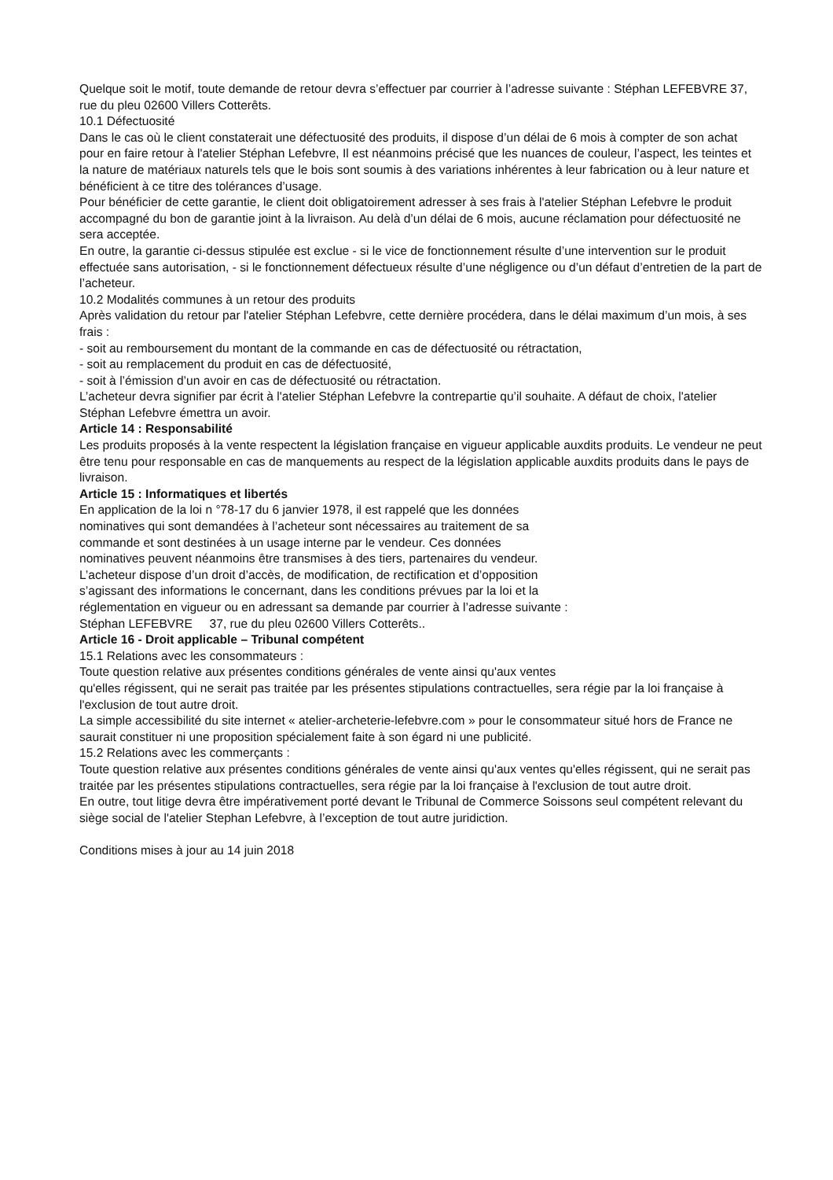Quelque soit le motif, toute demande de retour devra s’effectuer par courrier à l’adresse suivante : Stéphan LEFEBVRE 37, rue du pleu 02600 Villers Cotterêts.
10.1 Défectuosité
Dans le cas où le client constaterait une défectuosité des produits, il dispose d’un délai de 6 mois à compter de son achat pour en faire retour à l'atelier Stéphan Lefebvre, Il est néanmoins précisé que les nuances de couleur, l’aspect, les teintes et la nature de matériaux naturels tels que le bois sont soumis à des variations inhérentes à leur fabrication ou à leur nature et bénéficient à ce titre des tolérances d’usage.
Pour bénéficier de cette garantie, le client doit obligatoirement adresser à ses frais à l'atelier Stéphan Lefebvre le produit accompagné du bon de garantie joint à la livraison. Au delà d’un délai de 6 mois, aucune réclamation pour défectuosité ne sera acceptée.
En outre, la garantie ci-dessus stipulée est exclue - si le vice de fonctionnement résulte d’une intervention sur le produit effectuée sans autorisation, - si le fonctionnement défectueux résulte d’une négligence ou d’un défaut d’entretien de la part de l’acheteur.
10.2 Modalités communes à un retour des produits
Après validation du retour par l'atelier Stéphan Lefebvre, cette dernière procédera, dans le délai maximum d’un mois, à ses frais :
- soit au remboursement du montant de la commande en cas de défectuosité ou rétractation,
- soit au remplacement du produit en cas de défectuosité,
- soit à l’émission d’un avoir en cas de défectuosité ou rétractation.
L’acheteur devra signifier par écrit à l'atelier Stéphan Lefebvre la contrepartie qu’il souhaite. A défaut de choix, l'atelier Stéphan Lefebvre émettra un avoir.
Article 14 : Responsabilité
Les produits proposés à la vente respectent la législation française en vigueur applicable auxdits produits. Le vendeur ne peut être tenu pour responsable en cas de manquements au respect de la législation applicable auxdits produits dans le pays de livraison.
Article 15 : Informatiques et libertés
En application de la loi n °78-17 du 6 janvier 1978, il est rappelé que les données
nominatives qui sont demandées à l’acheteur sont nécessaires au traitement de sa
commande et sont destinées à un usage interne par le vendeur. Ces données
nominatives peuvent néanmoins être transmises à des tiers, partenaires du vendeur.
L’acheteur dispose d’un droit d’accès, de modification, de rectification et d’opposition
s’agissant des informations le concernant, dans les conditions prévues par la loi et la
réglementation en vigueur ou en adressant sa demande par courrier à l’adresse suivante :
Stéphan LEFEBVRE 37, rue du pleu 02600 Villers Cotterêts..
Article 16 - Droit applicable – Tribunal compétent
15.1 Relations avec les consommateurs :
Toute question relative aux présentes conditions générales de vente ainsi qu'aux ventes
qu'elles régissent, qui ne serait pas traitée par les présentes stipulations contractuelles, sera régie par la loi française à l'exclusion de tout autre droit.
La simple accessibilité du site internet « atelier-archeterie-lefebvre.com » pour le consommateur situé hors de France ne saurait constituer ni une proposition spécialement faite à son égard ni une publicité.
15.2 Relations avec les commerçants :
Toute question relative aux présentes conditions générales de vente ainsi qu'aux ventes qu'elles régissent, qui ne serait pas traitée par les présentes stipulations contractuelles, sera régie par la loi française à l'exclusion de tout autre droit.
En outre, tout litige devra être impérativement porté devant le Tribunal de Commerce Soissons seul compétent relevant du siège social de l'atelier Stephan Lefebvre, à l’exception de tout autre juridiction.
Conditions mises à jour au 14 juin 2018